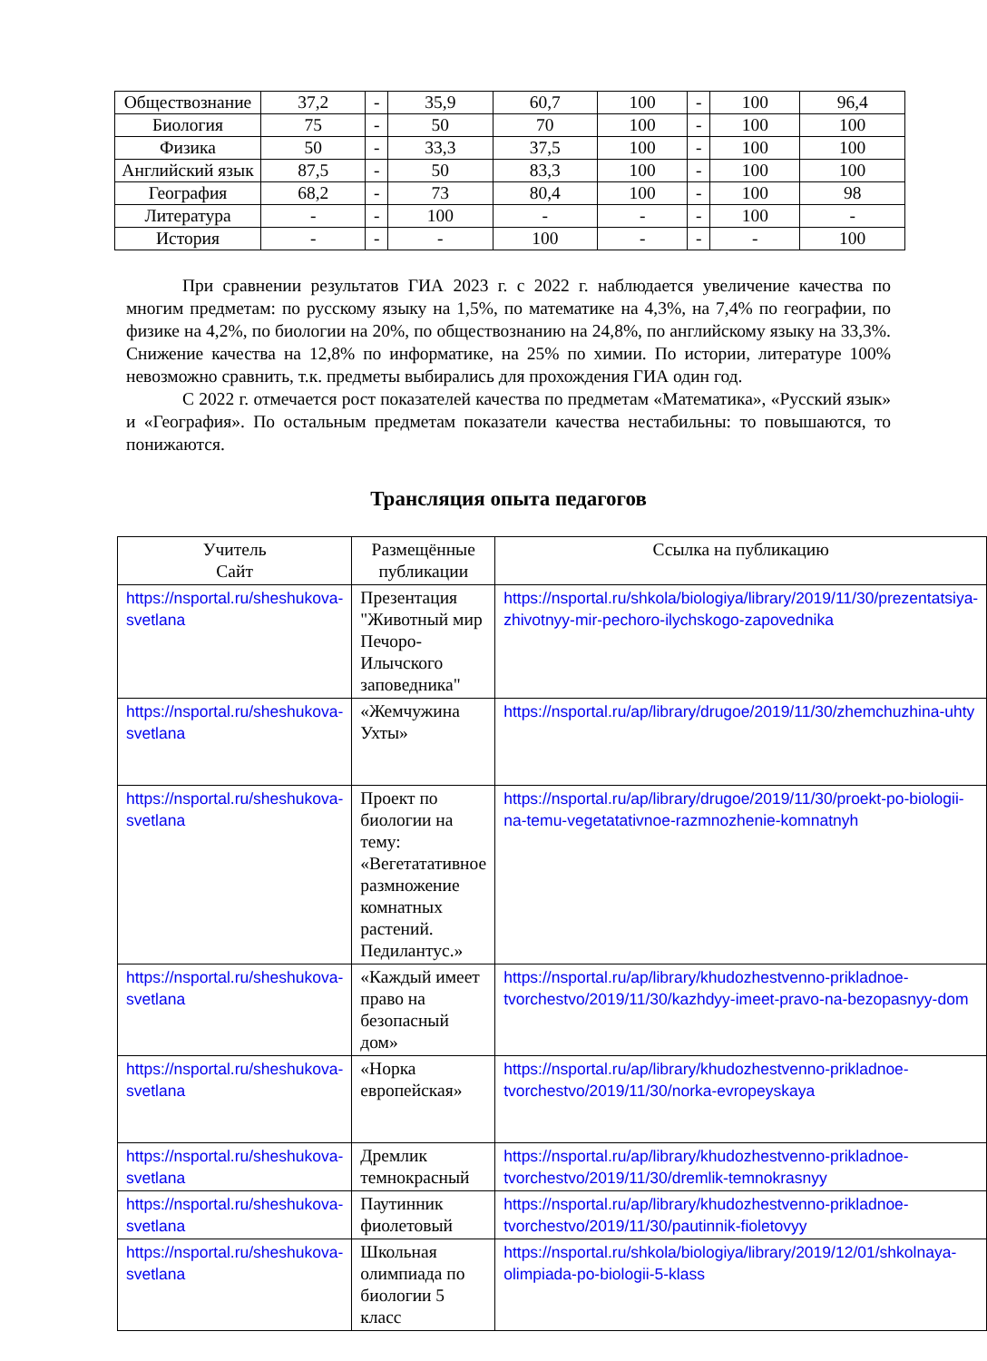| Обществознание | 37,2 | - | 35,9 | 60,7 | 100 | - | 100 | 96,4 |
| Биология | 75 | - | 50 | 70 | 100 | - | 100 | 100 |
| Физика | 50 | - | 33,3 | 37,5 | 100 | - | 100 | 100 |
| Английский язык | 87,5 | - | 50 | 83,3 | 100 | - | 100 | 100 |
| География | 68,2 | - | 73 | 80,4 | 100 | - | 100 | 98 |
| Литература | - | - | 100 | - | - | - | 100 | - |
| История | - | - | - | 100 | - | - | - | 100 |
При сравнении результатов ГИА 2023 г. с 2022 г. наблюдается увеличение качества по многим предметам: по русскому языку на 1,5%, по математике на 4,3%, на 7,4% по географии, по физике на 4,2%, по биологии на 20%, по обществознанию на 24,8%, по английскому языку на 33,3%. Снижение качества на 12,8% по информатике, на 25% по химии. По истории, литературе 100% невозможно сравнить, т.к. предметы выбирались для прохождения ГИА один год.
С 2022 г. отмечается рост показателей качества по предметам «Математика», «Русский язык» и «География». По остальным предметам показатели качества нестабильны: то повышаются, то понижаются.
Трансляция опыта педагогов
| Учитель Сайт | Размещённые публикации | Ссылка на публикацию |
| --- | --- | --- |
| https://nsportal.ru/sheshukova-svetlana | Презентация "Животный мир Печоро-Илычского заповедника" | https://nsportal.ru/shkola/biologiya/library/2019/11/30/prezentatsiya-zhivotnyy-mir-pechoro-ilychskogo-zapovednika |
| https://nsportal.ru/sheshukova-svetlana | «Жемчужина Ухты» | https://nsportal.ru/ap/library/drugoe/2019/11/30/zhemchuzhina-uhty |
| https://nsportal.ru/sheshukova-svetlana | Проект по биологии на тему: «Вегетатативное размножение комнатных растений. Педилантус.» | https://nsportal.ru/ap/library/drugoe/2019/11/30/proekt-po-biologii-na-temu-vegetatativnoe-razmnozhenie-komnatnyh |
| https://nsportal.ru/sheshukova-svetlana | «Каждый имеет право на безопасный дом» | https://nsportal.ru/ap/library/khudozhestvenno-prikladnoe-tvorchestvo/2019/11/30/kazhdyy-imeet-pravo-na-bezopasnyy-dom |
| https://nsportal.ru/sheshukova-svetlana | «Норка европейская» | https://nsportal.ru/ap/library/khudozhestvenno-prikladnoe-tvorchestvo/2019/11/30/norka-evropeyskaya |
| https://nsportal.ru/sheshukova-svetlana | Дремлик темнокрасный | https://nsportal.ru/ap/library/khudozhestvenno-prikladnoe-tvorchestvo/2019/11/30/dremlik-temnokrasnyy |
| https://nsportal.ru/sheshukova-svetlana | Паутинник фиолетовый | https://nsportal.ru/ap/library/khudozhestvenno-prikladnoe-tvorchestvo/2019/11/30/pautinnik-fioletovyy |
| https://nsportal.ru/sheshukova-svetlana | Школьная олимпиада по биологии 5 класс | https://nsportal.ru/shkola/biologiya/library/2019/12/01/shkolnaya-olimpiada-po-biologii-5-klass |